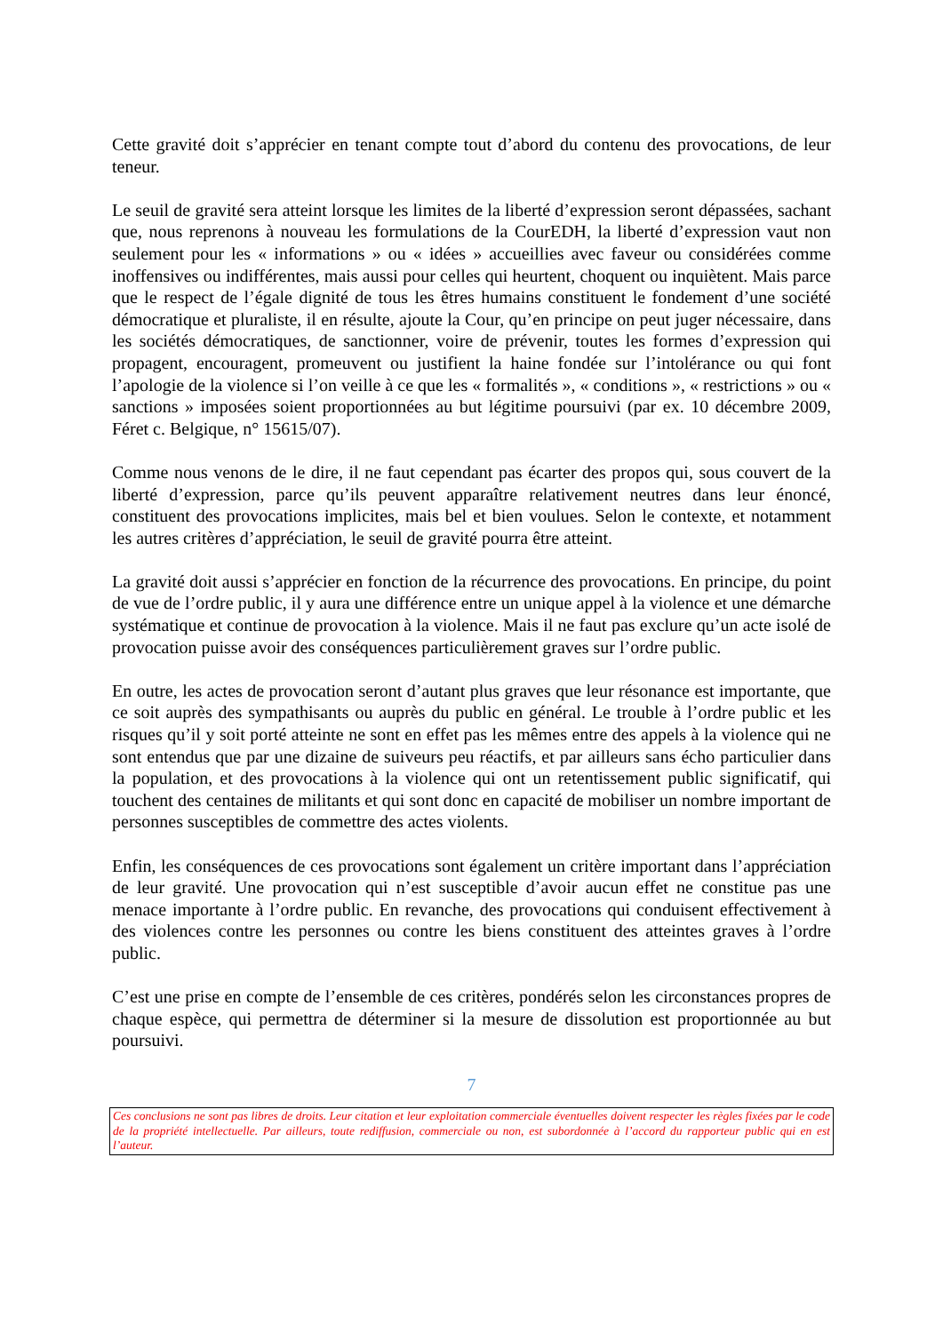Cette gravité doit s’apprécier en tenant compte tout d’abord du contenu des provocations, de leur teneur.
Le seuil de gravité sera atteint lorsque les limites de la liberté d’expression seront dépassées, sachant que, nous reprenons à nouveau les formulations de la CourEDH, la liberté d’expression vaut non seulement pour les « informations » ou « idées » accueillies avec faveur ou considérées comme inoffensives ou indifférentes, mais aussi pour celles qui heurtent, choquent ou inquiètent. Mais parce que le respect de l’égale dignité de tous les êtres humains constituent le fondement d’une société démocratique et pluraliste, il en résulte, ajoute la Cour, qu’en principe on peut juger nécessaire, dans les sociétés démocratiques, de sanctionner, voire de prévenir, toutes les formes d’expression qui propagent, encouragent, promeuvent ou justifient la haine fondée sur l’intolérance ou qui font l’apologie de la violence si l’on veille à ce que les « formalités », « conditions », « restrictions » ou « sanctions » imposées soient proportionnées au but légitime poursuivi (par ex. 10 décembre 2009, Féret c. Belgique, n° 15615/07).
Comme nous venons de le dire, il ne faut cependant pas écarter des propos qui, sous couvert de la liberté d’expression, parce qu’ils peuvent apparaître relativement neutres dans leur énoncé, constituent des provocations implicites, mais bel et bien voulues. Selon le contexte, et notamment les autres critères d’appréciation, le seuil de gravité pourra être atteint.
La gravité doit aussi s’apprécier en fonction de la récurrence des provocations. En principe, du point de vue de l’ordre public, il y aura une différence entre un unique appel à la violence et une démarche systématique et continue de provocation à la violence. Mais il ne faut pas exclure qu’un acte isolé de provocation puisse avoir des conséquences particulièrement graves sur l’ordre public.
En outre, les actes de provocation seront d’autant plus graves que leur résonance est importante, que ce soit auprès des sympathisants ou auprès du public en général. Le trouble à l’ordre public et les risques qu’il y soit porté atteinte ne sont en effet pas les mêmes entre des appels à la violence qui ne sont entendus que par une dizaine de suiveurs peu réactifs, et par ailleurs sans écho particulier dans la population, et des provocations à la violence qui ont un retentissement public significatif, qui touchent des centaines de militants et qui sont donc en capacité de mobiliser un nombre important de personnes susceptibles de commettre des actes violents.
Enfin, les conséquences de ces provocations sont également un critère important dans l’appréciation de leur gravité. Une provocation qui n’est susceptible d’avoir aucun effet ne constitue pas une menace importante à l’ordre public. En revanche, des provocations qui conduisent effectivement à des violences contre les personnes ou contre les biens constituent des atteintes graves à l’ordre public.
C’est une prise en compte de l’ensemble de ces critères, pondérés selon les circonstances propres de chaque espèce, qui permettra de déterminer si la mesure de dissolution est proportionnée au but poursuivi.
7
Ces conclusions ne sont pas libres de droits. Leur citation et leur exploitation commerciale éventuelles doivent respecter les règles fixées par le code de la propriété intellectuelle. Par ailleurs, toute rediffusion, commerciale ou non, est subordonnée à l’accord du rapporteur public qui en est l’auteur.